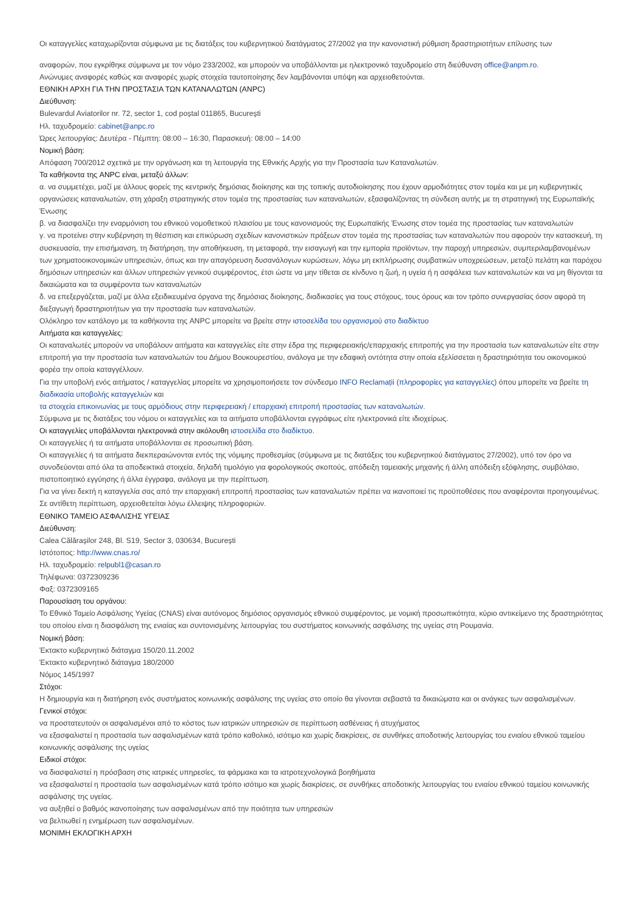Οι καταγγελίες καταχωρίζονται σύμφωνα με τις διατάξεις του κυβερνητικού διατάγματος 27/2002 για την κανονιστική ρύθμιση δραστηριοτήτων επίλυσης των
αναφορών, που εγκρίθηκε σύμφωνα με τον νόμο 233/2002, και μπορούν να υποβάλλονται με ηλεκτρονικό ταχυδρομείο στη διεύθυνση office@anpm.ro.
Ανώνυμες αναφορές καθώς και αναφορές χωρίς στοιχεία ταυτοποίησης δεν λαμβάνονται υπόψη και αρχειοθετούνται.
ΕΘΝΙΚΗ ΑΡΧΗ ΓΙΑ ΤΗΝ ΠΡΟΣΤΑΣΙΑ ΤΩΝ ΚΑΤΑΝΑΛΩΤΩΝ (ANPC)
Διεύθυνση:
Bulevardul Aviatorilor nr. 72, sector 1, cod poștal 011865, București
Ηλ. ταχυδρομείο: cabinet@anpc.ro
Ώρες λειτουργίας: Δευτέρα - Πέμπτη: 08:00 – 16:30, Παρασκευή: 08:00 – 14:00
Νομική βάση:
Απόφαση 700/2012 σχετικά με την οργάνωση και τη λειτουργία της Εθνικής Αρχής για την Προστασία των Καταναλωτών.
Τα καθήκοντα της ANPC είναι, μεταξύ άλλων:
α. να συμμετέχει, μαζί με άλλους φορείς της κεντρικής δημόσιας διοίκησης και της τοπικής αυτοδιοίκησης που έχουν αρμοδιότητες στον τομέα και με μη κυβερνητικές οργανώσεις καταναλωτών, στη χάραξη στρατηγικής στον τομέα της προστασίας των καταναλωτών, εξασφαλίζοντας τη σύνδεση αυτής με τη στρατηγική της Ευρωπαϊκής Ένωσης
β. να διασφαλίζει την εναρμόνιση του εθνικού νομοθετικού πλαισίου με τους κανονισμούς της Ευρωπαϊκής Ένωσης στον τομέα της προστασίας των καταναλωτών
γ. να προτείνει στην κυβέρνηση τη θέσπιση και επικύρωση σχεδίων κανονιστικών πράξεων στον τομέα της προστασίας των καταναλωτών που αφορούν την κατασκευή, τη συσκευασία, την επισήμανση, τη διατήρηση, την αποθήκευση, τη μεταφορά, την εισαγωγή και την εμπορία προϊόντων, την παροχή υπηρεσιών, συμπεριλαμβανομένων των χρηματοοικονομικών υπηρεσιών, όπως και την απαγόρευση δυσανάλογων κυρώσεων, λόγω μη εκπλήρωσης συμβατικών υποχρεώσεων, μεταξύ πελάτη και παρόχου δημόσιων υπηρεσιών και άλλων υπηρεσιών γενικού συμφέροντος, έτσι ώστε να μην τίθεται σε κίνδυνο η ζωή, η υγεία ή η ασφάλεια των καταναλωτών και να μη θίγονται τα δικαιώματα και τα συμφέροντα των καταναλωτών
δ. να επεξεργάζεται, μαζί με άλλα εξειδικευμένα όργανα της δημόσιας διοίκησης, διαδικασίες για τους στόχους, τους όρους και τον τρόπο συνεργασίας όσον αφορά τη διεξαγωγή δραστηριοτήτων για την προστασία των καταναλωτών.
Ολόκληρο τον κατάλογο με τα καθήκοντα της ANPC μπορείτε να βρείτε στην ιστοσελίδα του οργανισμού στο διαδίκτυο
Αιτήματα και καταγγελίες:
Οι καταναλωτές μπορούν να υποβάλουν αιτήματα και καταγγελίες είτε στην έδρα της περιφερειακής/επαρχιακής επιτροπής για την προστασία των καταναλωτών είτε στην επιτροπή για την προστασία των καταναλωτών του Δήμου Βουκουρεστίου, ανάλογα με την εδαφική οντότητα στην οποία εξελίσσεται η δραστηριότητα του οικονομικού φορέα την οποία καταγγέλλουν.
Για την υποβολή ενός αιτήματος / καταγγελίας μπορείτε να χρησιμοποιήσετε τον σύνδεσμο INFO Reclamații (πληροφορίες για καταγγελίες) όπου μπορείτε να βρείτε τη διαδικασία υποβολής καταγγελιών και
τα στοιχεία επικοινωνίας με τους αρμόδιους στην περιφερειακή / επαρχιακή επιτροπή προστασίας των καταναλωτών.
Σύμφωνα με τις διατάξεις του νόμου οι καταγγελίες και τα αιτήματα υποβάλλονται εγγράφως είτε ηλεκτρονικά είτε ιδιοχείρως.
Οι καταγγελίες υποβάλλονται ηλεκτρονικά στην ακόλουθη ιστοσελίδα στο διαδίκτυο.
Οι καταγγελίες ή τα αιτήματα υποβάλλονται σε προσωπική βάση.
Οι καταγγελίες ή τα αιτήματα διεκπεραιώνονται εντός της νόμιμης προθεσμίας (σύμφωνα με τις διατάξεις του κυβερνητικού διατάγματος 27/2002), υπό τον όρο να συνοδεύονται από όλα τα αποδεικτικά στοιχεία, δηλαδή τιμολόγιο για φορολογικούς σκοπούς, απόδειξη ταμειακής μηχανής ή άλλη απόδειξη εξόφλησης, συμβόλαιο, πιστοποιητικό εγγύησης ή άλλα έγγραφα, ανάλογα με την περίπτωση.
Για να γίνει δεκτή η καταγγελία σας από την επαρχιακή επιτροπή προστασίας των καταναλωτών πρέπει να ικανοποιεί τις προϋποθέσεις που αναφέρονται προηγουμένως. Σε αντίθετη περίπτωση, αρχειοθετείται λόγω έλλειψης πληροφοριών.
ΕΘΝΙΚΟ ΤΑΜΕΙΟ ΑΣΦΑΛΙΣΗΣ ΥΓΕΙΑΣ
Διεύθυνση:
Calea Călărașilor 248, Bl. S19, Sector 3, 030634, București
Ιστότοπος: http://www.cnas.ro/
Ηλ. ταχυδρομείο: relpubl1@casan.ro
Τηλέφωνα: 0372309236
Φαξ: 0372309165
Παρουσίαση του οργάνου:
Το Εθνικό Ταμείο Ασφάλισης Υγείας (CNAS) είναι αυτόνομος δημόσιος οργανισμός εθνικού συμφέροντος. με νομική προσωπικότητα, κύριο αντικείμενο της δραστηριότητας του οποίου είναι η διασφάλιση της ενιαίας και συντονισμένης λειτουργίας του συστήματος κοινωνικής ασφάλισης της υγείας στη Ρουμανία.
Νομική βάση:
Έκτακτο κυβερνητικό διάταγμα 150/20.11.2002
Έκτακτο κυβερνητικό διάταγμα 180/2000
Νόμος 145/1997
Στόχοι:
Η δημιουργία και η διατήρηση ενός συστήματος κοινωνικής ασφάλισης της υγείας στο οποίο θα γίνονται σεβαστά τα δικαιώματα και οι ανάγκες των ασφαλισμένων.
Γενικοί στόχοι:
να προστατευτούν οι ασφαλισμένοι από το κόστος των ιατρικών υπηρεσιών σε περίπτωση ασθένειας ή ατυχήματος
να εξασφαλιστεί η προστασία των ασφαλισμένων κατά τρόπο καθολικό, ισότιμο και χωρίς διακρίσεις, σε συνθήκες αποδοτικής λειτουργίας του ενιαίου εθνικού ταμείου κοινωνικής ασφάλισης της υγείας
Ειδικοί στόχοι:
να διασφαλιστεί η πρόσβαση στις ιατρικές υπηρεσίες, τα φάρμακα και τα ιατροτεχνολογικά βοηθήματα
να εξασφαλιστεί η προστασία των ασφαλισμένων κατά τρόπο ισότιμο και χωρίς διακρίσεις, σε συνθήκες αποδοτικής λειτουργίας του ενιαίου εθνικού ταμείου κοινωνικής ασφάλισης της υγείας.
να αυξηθεί ο βαθμός ικανοποίησης των ασφαλισμένων από την ποιότητα των υπηρεσιών
να βελτιωθεί η ενημέρωση των ασφαλισμένων.
ΜΟΝΙΜΗ ΕΚΛΟΓΙΚΗ ΑΡΧΗ